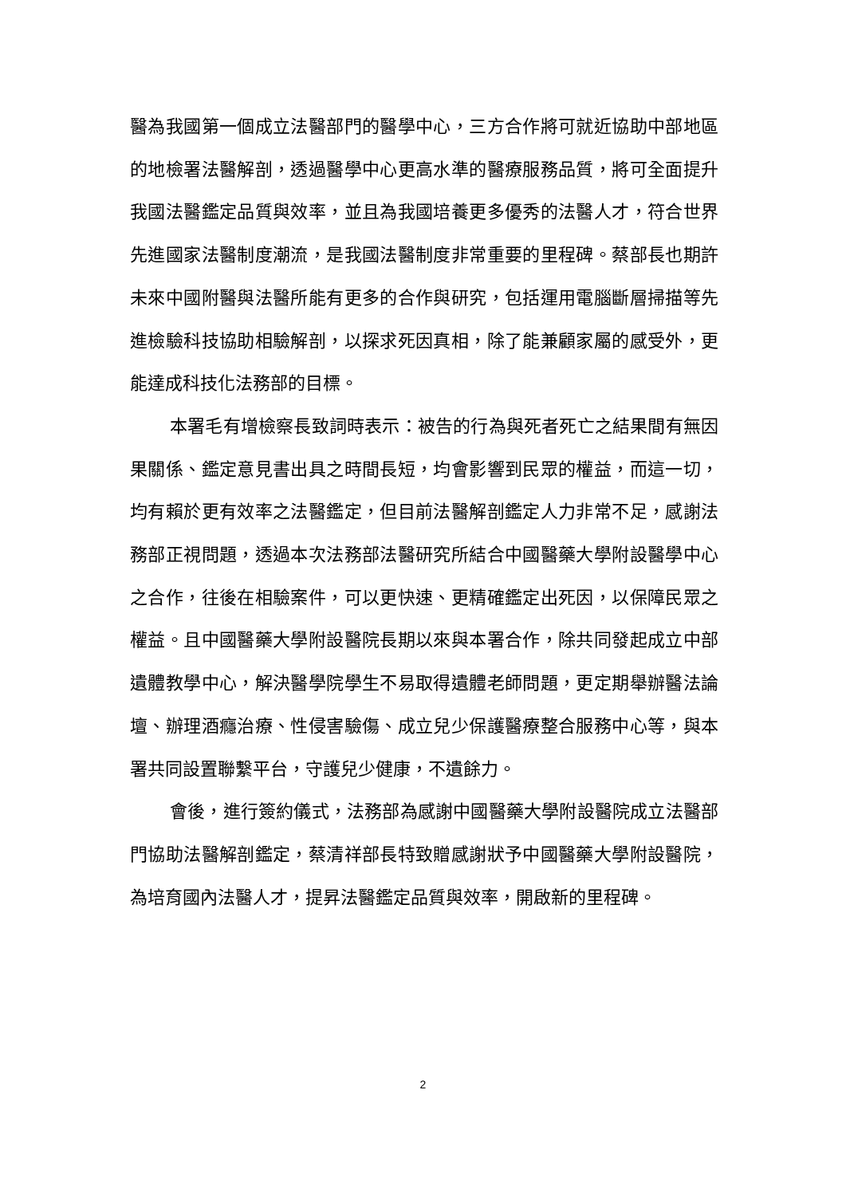醫為我國第一個成立法醫部門的醫學中心，三方合作將可就近協助中部地區的地檢署法醫解剖，透過醫學中心更高水準的醫療服務品質，將可全面提升我國法醫鑑定品質與效率，並且為我國培養更多優秀的法醫人才，符合世界先進國家法醫制度潮流，是我國法醫制度非常重要的里程碑。蔡部長也期許未來中國附醫與法醫所能有更多的合作與研究，包括運用電腦斷層掃描等先進檢驗科技協助相驗解剖，以探求死因真相，除了能兼顧家屬的感受外，更能達成科技化法務部的目標。
本署毛有增檢察長致詞時表示：被告的行為與死者死亡之結果間有無因果關係、鑑定意見書出具之時間長短，均會影響到民眾的權益，而這一切，均有賴於更有效率之法醫鑑定，但目前法醫解剖鑑定人力非常不足，感謝法務部正視問題，透過本次法務部法醫研究所結合中國醫藥大學附設醫學中心之合作，往後在相驗案件，可以更快速、更精確鑑定出死因，以保障民眾之權益。且中國醫藥大學附設醫院長期以來與本署合作，除共同發起成立中部遺體教學中心，解決醫學院學生不易取得遺體老師問題，更定期舉辦醫法論壇、辦理酒癮治療、性侵害驗傷、成立兒少保護醫療整合服務中心等，與本署共同設置聯繫平台，守護兒少健康，不遺餘力。
會後，進行簽約儀式，法務部為感謝中國醫藥大學附設醫院成立法醫部門協助法醫解剖鑑定，蔡清祥部長特致贈感謝狀予中國醫藥大學附設醫院，為培育國內法醫人才，提昇法醫鑑定品質與效率，開啟新的里程碑。
2